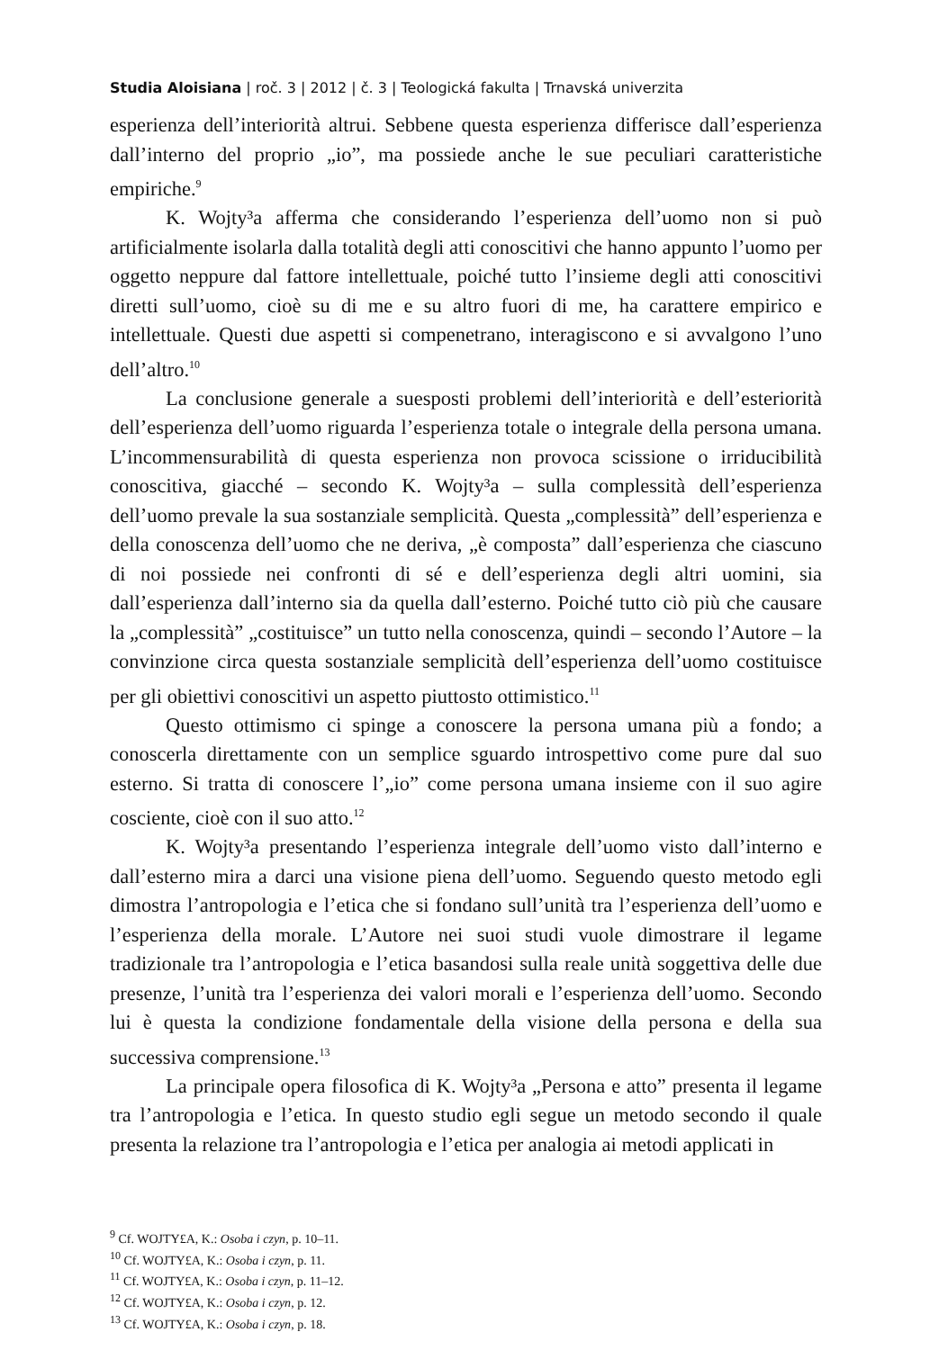Studia Aloisiana | roč. 3 | 2012 | č. 3 | Teologická fakulta | Trnavská univerzita
esperienza dell’interiorità altrui. Sebbene questa esperienza differisce dall’esperienza dall’interno del proprio „io”, ma possiede anche le sue peculiari caratteristiche empiriche.<sup>9</sup>
K. Wojty³a afferma che considerando l’esperienza dell’uomo non si può artificialmente isolarla dalla totalità degli atti conoscitivi che hanno appunto l’uomo per oggetto neppure dal fattore intellettuale, poiché tutto l’insieme degli atti conoscitivi diretti sull’uomo, cioè su di me e su altro fuori di me, ha carattere empirico e intellettuale. Questi due aspetti si compenetrano, interagiscono e si avvalgono l’uno dell’altro.<sup>10</sup>
La conclusione generale a suesposti problemi dell’interiorità e dell’esteriorità dell’esperienza dell’uomo riguarda l’esperienza totale o integrale della persona umana. L’incommensurabilità di questa esperienza non provoca scissione o irriducibilità conoscitiva, giacché – secondo K. Wojty³a – sulla complessità dell’esperienza dell’uomo prevale la sua sostanziale semplicità. Questa „complessità” dell’esperienza e della conoscenza dell’uomo che ne deriva, „è composta” dall’esperienza che ciascuno di noi possiede nei confronti di sé e dell’esperienza degli altri uomini, sia dall’esperienza dall’interno sia da quella dall’esterno. Poiché tutto ciò più che causare la „complessità” „costituisce” un tutto nella conoscenza, quindi – secondo l’Autore – la convinzione circa questa sostanziale semplicità dell’esperienza dell’uomo costituisce per gli obiettivi conoscitivi un aspetto piuttosto ottimistico.<sup>11</sup>
Questo ottimismo ci spinge a conoscere la persona umana più a fondo; a conoscerla direttamente con un semplice sguardo introspettivo come pure dal suo esterno. Si tratta di conoscere l’„io” come persona umana insieme con il suo agire cosciente, cioè con il suo atto.<sup>12</sup>
K. Wojty³a presentando l’esperienza integrale dell’uomo visto dall’interno e dall’esterno mira a darci una visione piena dell’uomo. Seguendo questo metodo egli dimostra l’antropologia e l’etica che si fondano sull’unità tra l’esperienza dell’uomo e l’esperienza della morale. L’Autore nei suoi studi vuole dimostrare il legame tradizionale tra l’antropologia e l’etica basandosi sulla reale unità soggettiva delle due presenze, l’unità tra l’esperienza dei valori morali e l’esperienza dell’uomo. Secondo lui è questa la condizione fondamentale della visione della persona e della sua successiva comprensione.<sup>13</sup>
La principale opera filosofica di K. Wojty³a „Persona e atto” presenta il legame tra l’antropologia e l’etica. In questo studio egli segue un metodo secondo il quale presenta la relazione tra l’antropologia e l’etica per analogia ai metodi applicati in
<sup>9</sup> Cf. WOJTY£A, K.: Osoba i czyn, p. 10–11.
<sup>10</sup> Cf. WOJTY£A, K.: Osoba i czyn, p. 11.
<sup>11</sup> Cf. WOJTY£A, K.: Osoba i czyn, p. 11–12.
<sup>12</sup> Cf. WOJTY£A, K.: Osoba i czyn, p. 12.
<sup>13</sup> Cf. WOJTY£A, K.: Osoba i czyn, p. 18.